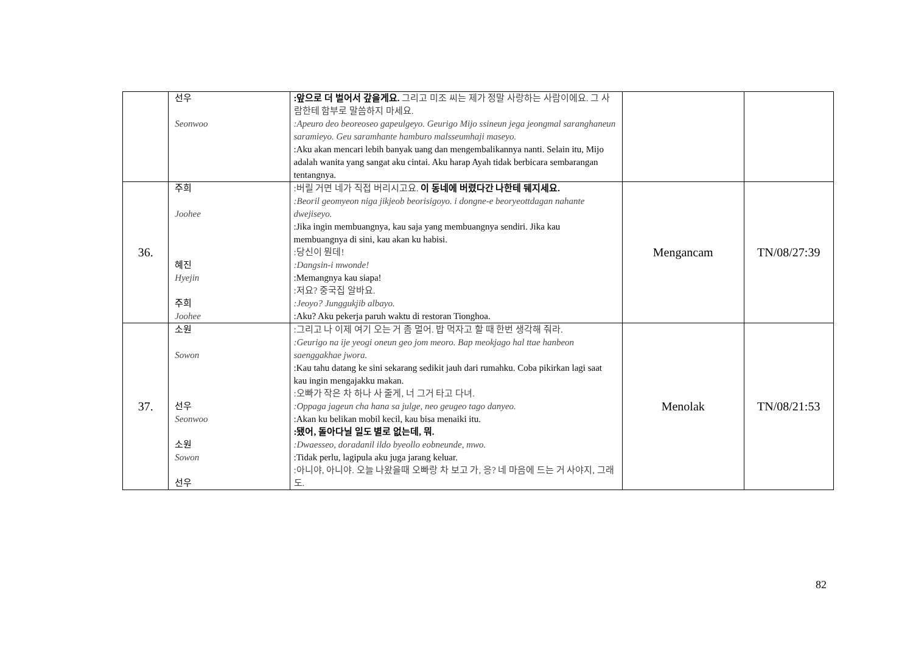| | 선우 Seonwoo | :앞으로 더 벌어서 갚을게요. 그리고 미조 씨는 제가 정말 사랑하는 사람이에요. 그 사람한테 함부로 말씀하지 마세요. :Apeuro deo beoreoseo gapeulgeyo. Geurigo Mijo ssineun jega jeongmal saranghaneun saramieyo. Geu saramhante hamburo malsseumhaji maseyo. :Aku akan mencari lebih banyak uang dan mengembalikannya nanti. Selain itu, Mijo adalah wanita yang sangat aku cintai. Aku harap Ayah tidak berbicara sembarangan tentangnya. | | |
| 36. | 주희 Joohee 혜진 Hyejin 주희 Joohee | :버릴 거면 네가 직접 버리시고요. 이 동네에 버렸다간 나한테 뒈지세요. :Beoril geomyeon niga jikjeob beorisigoyo. i dongne-e beoryeottdagan nahante dwejiseyo. :Jika ingin membuangnya, kau saja yang membuangnya sendiri. Jika kau membuangnya di sini, kau akan ku habisi. :당신이 뭔데! :Dangsin-i mwonde! :Memangnya kau siapa! :저요? 중국집 알바요. :Jeoyo? Junggukjib albayo. :Aku? Aku pekerja paruh waktu di restoran Tionghoa. | Mengancam | TN/08/27:39 |
| 37. | 소원 Sowon 선우 Seonwoo 소원 Sowon 선우 | :그리고 나 이제 여기 오는 거 좀 멀어. 밥 먹자고 할 때 한번 생각해 줘라. :Geurigo na ije yeogi oneun geo jom meoro. Bap meokjago hal ttae hanbeon saenggakhae jwora. :Kau tahu datang ke sini sekarang sedikit jauh dari rumahku. Coba pikirkan lagi saat kau ingin mengajakku makan. :오빠가 작은 차 하나 사 줄게, 너 그거 타고 다녀. :Oppaga jageun cha hana sa julge, neo geugeo tago danyeo. :Akan ku belikan mobil kecil, kau bisa menaiki itu. :됐어, 돌아다닐 일도 별로 없는데, 뭐. :Dwaesseo, doradanil ildo byeollo eobneunde, mwo. :Tidak perlu, lagipula aku juga jarang keluar. :아니야, 아니야. 오늘 나왔을때 오빠랑 차 보고 가, 응? 네 마음에 드는 거 사야지, 그래도. | Menolak | TN/08/21:53 |
82